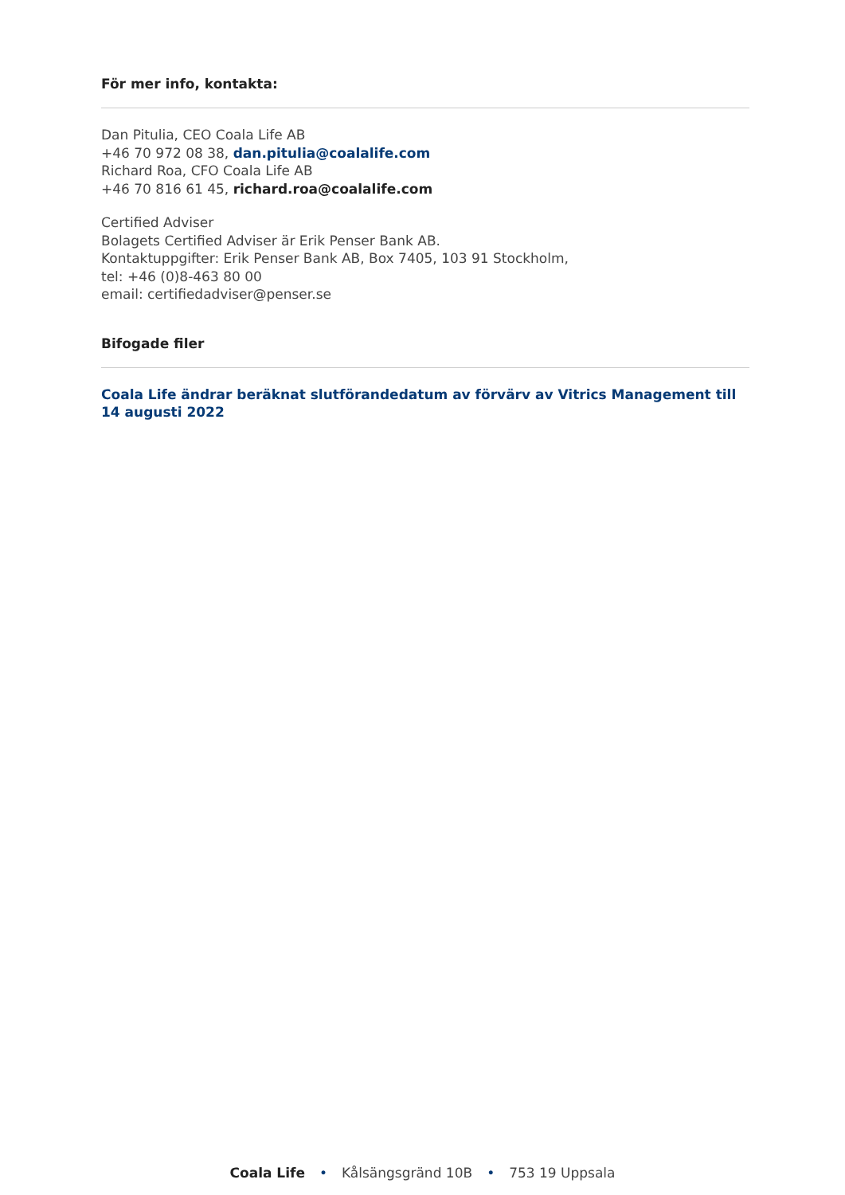För mer info, kontakta:
Dan Pitulia, CEO Coala Life AB
+46 70 972 08 38, dan.pitulia@coalalife.com
Richard Roa, CFO Coala Life AB
+46 70 816 61 45, richard.roa@coalalife.com
Certified Adviser
Bolagets Certified Adviser är Erik Penser Bank AB.
Kontaktuppgifter: Erik Penser Bank AB, Box 7405, 103 91 Stockholm,
tel: +46 (0)8-463 80 00
email: certifiedadviser@penser.se
Bifogade filer
Coala Life ändrar beräknat slutförandedatum av förvärv av Vitrics Management till 14 augusti 2022
Coala Life • Kålsängsgränd 10B • 753 19 Uppsala